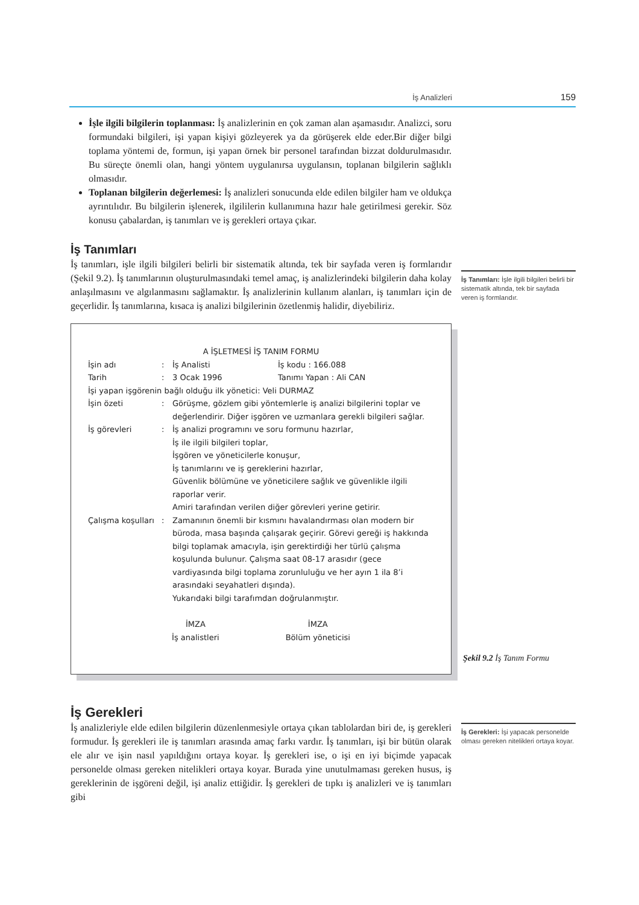İş Analizleri 159
İşle ilgili bilgilerin toplanması: İş analizlerinin en çok zaman alan aşamasıdır. Analizci, soru formundaki bilgileri, işi yapan kişiyi gözleyerek ya da görüşerek elde eder.Bir diğer bilgi toplama yöntemi de, formun, işi yapan örnek bir personel tarafından bizzat doldurulmasıdır. Bu süreçte önemli olan, hangi yöntem uygulanırsa uygulansın, toplanan bilgilerin sağlıklı olmasıdır.
Toplanan bilgilerin değerlemesi: İş analizleri sonucunda elde edilen bilgiler ham ve oldukça ayrıntılıdır. Bu bilgilerin işlenerek, ilgililerin kullanımına hazır hale getirilmesi gerekir. Söz konusu çabalardan, iş tanımları ve iş gerekleri ortaya çıkar.
İş Tanımları
İş tanımları, işle ilgili bilgileri belirli bir sistematik altında, tek bir sayfada veren iş formlarıdır (Şekil 9.2). İş tanımlarının oluşturulmasındaki temel amaç, iş analizlerindeki bilgilerin daha kolay anlaşılmasını ve algılanmasını sağlamaktır. İş analizlerinin kullanım alanları, iş tanımları için de geçerlidir. İş tanımlarına, kısaca iş analizi bilgilerinin özetlenmiş halidir, diyebiliriz.
A İŞLETMESİ İŞ TANIM FORMU
İşin adı: İş Analisti İş kodu : 166.088
Tarih: 3 Ocak 1996 Tanımı Yapan : Ali CAN
İşi yapan işgörenin bağlı olduğu ilk yönetici: Veli DURMAZ
İşin özeti: Görüşme, gözlem gibi yöntemlerle iş analizi bilgilerini toplar ve değerlendirir. Diğer işgören ve uzmanlara gerekli bilgileri sağlar.
İş görevleri: İş analizi programını ve soru formunu hazırlar,
İş ile ilgili bilgileri toplar,
İşgören ve yöneticilerle konuşur,
İş tanımlarını ve iş gereklerini hazırlar,
Güvenlik bölümüne ve yöneticilere sağlık ve güvenlikle ilgili raporlar verir.
Amiri tarafından verilen diğer görevleri yerine getirir.
Çalışma koşulları: Zamanının önemli bir kısmını havalandırması olan modern bir büroda, masa başında çalışarak geçirir. Görevi gereği iş hakkında bilgi toplamak amacıyla, işin gerektirdiği her türlü çalışma koşulunda bulunur. Çalışma saat 08-17 arasıdır (gece vardiyasında bilgi toplama zorunluluğu ve her ayın 1 ila 8’i arasındaki seyahatleri dışında).
Yukarıdaki bilgi tarafımdan doğrulanmıştır.
İMZA
İş analistleri
İMZA
Bölüm yöneticisi
İş Gerekleri
İş analizleriyle elde edilen bilgilerin düzenlenmesiyle ortaya çıkan tablolardan biri de, iş gerekleri formudur. İş gerekleri ile iş tanımları arasında amaç farkı vardır. İş tanımları, işi bir bütün olarak ele alır ve işin nasıl yapıldığını ortaya koyar. İş gerekleri ise, o işi en iyi biçimde yapacak personelde olması gereken nitelikleri ortaya koyar. Burada yine unutulmaması gereken husus, iş gereklerinin de işgöreni değil, işi analiz ettiğidir. İş gerekleri de tıpkı iş analizleri ve iş tanımları gibi
İş Tanımları: İşle ilgili bilgileri belirli bir sistematik altında, tek bir sayfada veren iş formlarıdır.
Şekil 9.2 İş Tanım Formu
İş Gerekleri: İşi yapacak personelde olması gereken nitelikleri ortaya koyar.